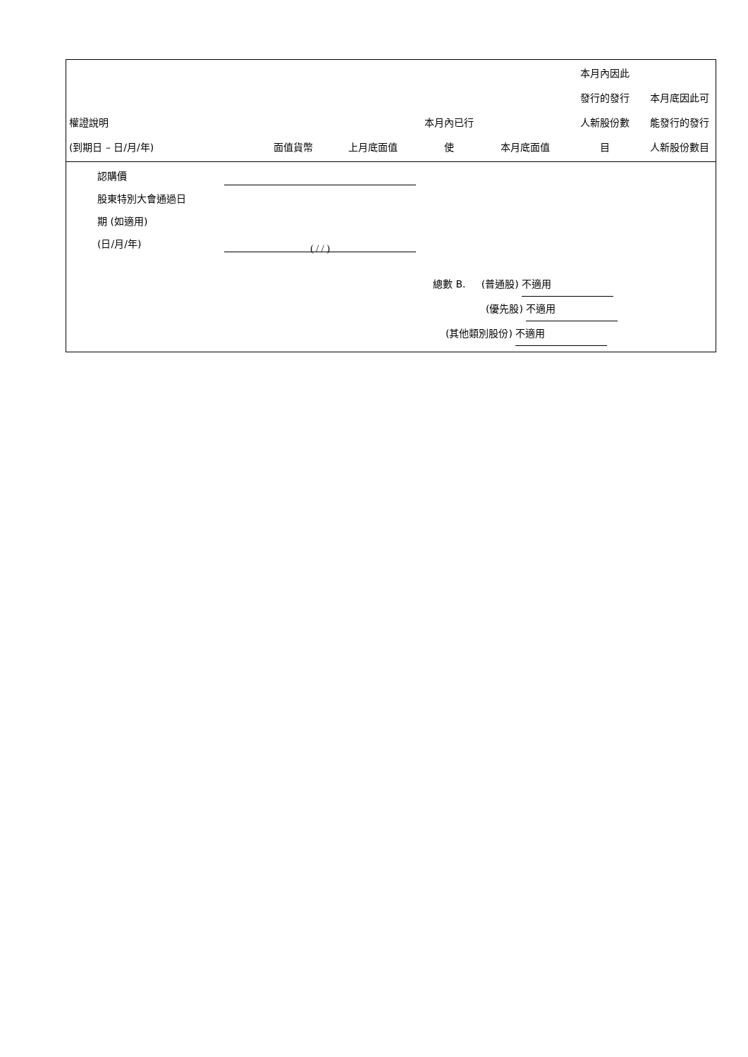| 權證說明 (到期日 – 日/月/年) | 面值貨幣 | 上月底面值 | 本月內已行 使 | 本月底面值 | 本月內因此 發行的發行 人新股份數 目 | 本月底因此可 能發行的發行 人新股份數目 |
| --- | --- | --- | --- | --- | --- | --- |
認購價
股東特別大會通過日
期 (如適用)
(日/月/年)
( / / )
總數 B. (普通股) 不適用
(優先股) 不適用
(其他類別股份) 不適用